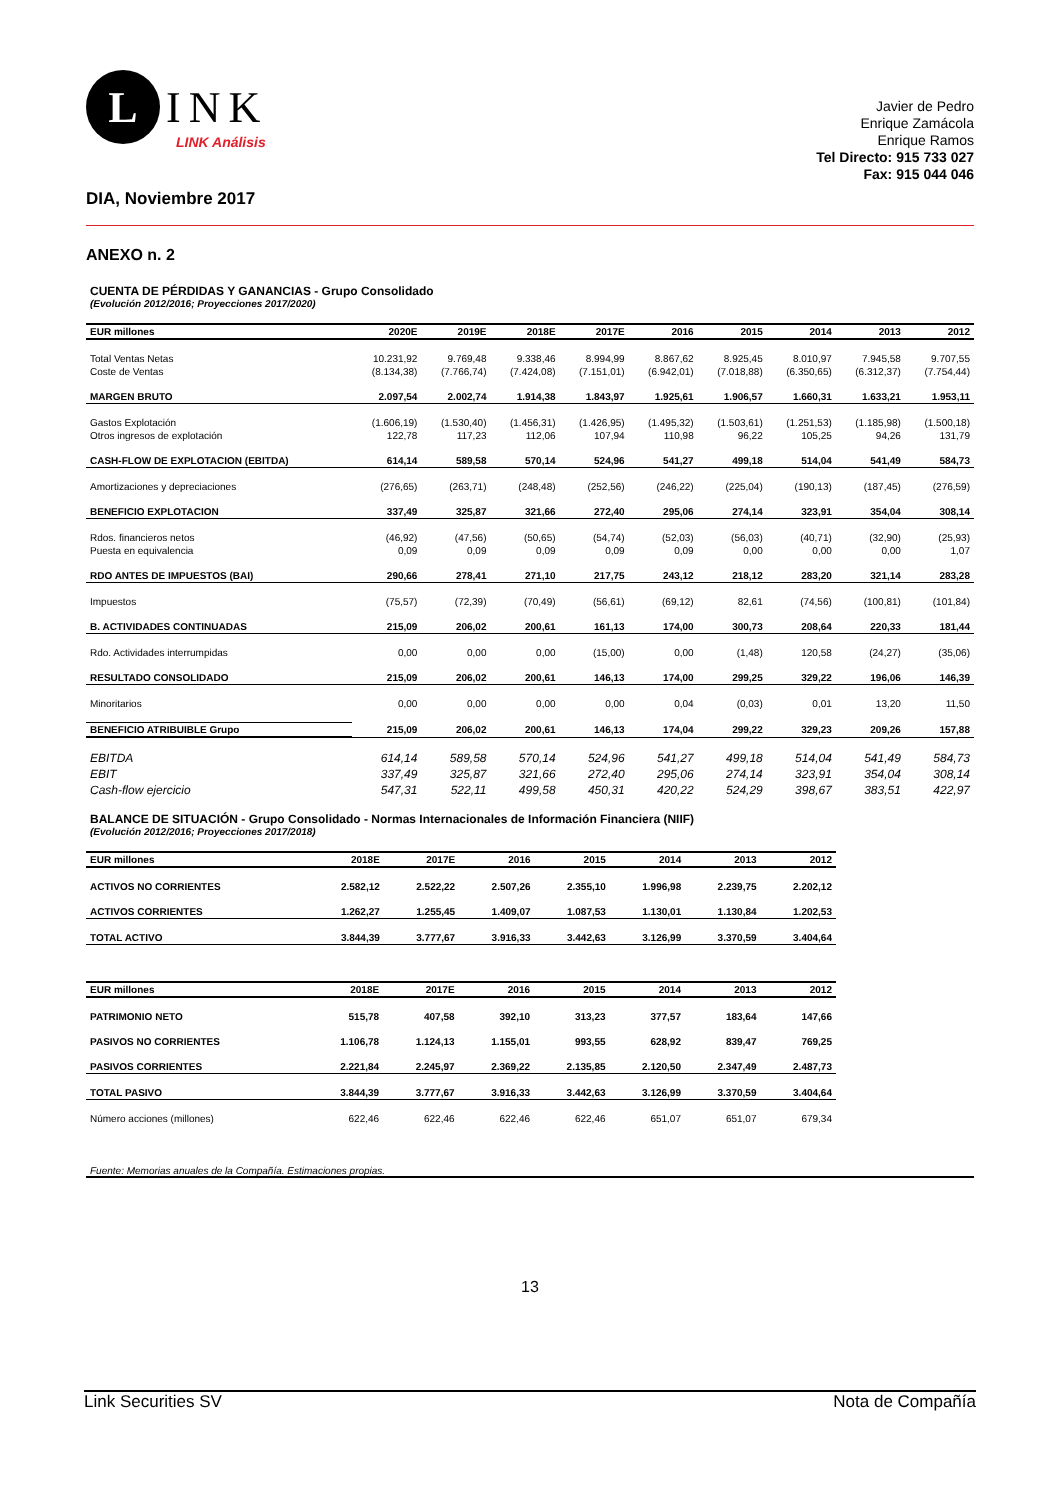L
INK
LINK Análisis
Javier de Pedro
Enrique Zamácola
Enrique Ramos
Tel Directo: 915 733 027
Fax: 915 044 046
DIA, Noviembre 2017
ANEXO n. 2
CUENTA DE PÉRDIDAS Y GANANCIAS - Grupo Consolidado
(Evolución 2012/2016; Proyecciones 2017/2020)
| EUR millones | 2020E | 2019E | 2018E | 2017E | 2016 | 2015 | 2014 | 2013 | 2012 |
| --- | --- | --- | --- | --- | --- | --- | --- | --- | --- |
| Total Ventas Netas | 10.231,92 | 9.769,48 | 9.338,46 | 8.994,99 | 8.867,62 | 8.925,45 | 8.010,97 | 7.945,58 | 9.707,55 |
| Coste de Ventas | (8.134,38) | (7.766,74) | (7.424,08) | (7.151,01) | (6.942,01) | (7.018,88) | (6.350,65) | (6.312,37) | (7.754,44) |
| MARGEN BRUTO | 2.097,54 | 2.002,74 | 1.914,38 | 1.843,97 | 1.925,61 | 1.906,57 | 1.660,31 | 1.633,21 | 1.953,11 |
| Gastos Explotación | (1.606,19) | (1.530,40) | (1.456,31) | (1.426,95) | (1.495,32) | (1.503,61) | (1.251,53) | (1.185,98) | (1.500,18) |
| Otros ingresos de explotación | 122,78 | 117,23 | 112,06 | 107,94 | 110,98 | 96,22 | 105,25 | 94,26 | 131,79 |
| CASH-FLOW DE EXPLOTACION (EBITDA) | 614,14 | 589,58 | 570,14 | 524,96 | 541,27 | 499,18 | 514,04 | 541,49 | 584,73 |
| Amortizaciones y depreciaciones | (276,65) | (263,71) | (248,48) | (252,56) | (246,22) | (225,04) | (190,13) | (187,45) | (276,59) |
| BENEFICIO EXPLOTACION | 337,49 | 325,87 | 321,66 | 272,40 | 295,06 | 274,14 | 323,91 | 354,04 | 308,14 |
| Rdos. financieros netos | (46,92) | (47,56) | (50,65) | (54,74) | (52,03) | (56,03) | (40,71) | (32,90) | (25,93) |
| Puesta en equivalencia | 0,09 | 0,09 | 0,09 | 0,09 | 0,09 | 0,00 | 0,00 | 0,00 | 1,07 |
| RDO ANTES DE IMPUESTOS (BAI) | 290,66 | 278,41 | 271,10 | 217,75 | 243,12 | 218,12 | 283,20 | 321,14 | 283,28 |
| Impuestos | (75,57) | (72,39) | (70,49) | (56,61) | (69,12) | 82,61 | (74,56) | (100,81) | (101,84) |
| B. ACTIVIDADES CONTINUADAS | 215,09 | 206,02 | 200,61 | 161,13 | 174,00 | 300,73 | 208,64 | 220,33 | 181,44 |
| Rdo. Actividades interrumpidas | 0,00 | 0,00 | 0,00 | (15,00) | 0,00 | (1,48) | 120,58 | (24,27) | (35,06) |
| RESULTADO CONSOLIDADO | 215,09 | 206,02 | 200,61 | 146,13 | 174,00 | 299,25 | 329,22 | 196,06 | 146,39 |
| Minoritarios | 0,00 | 0,00 | 0,00 | 0,00 | 0,04 | (0,03) | 0,01 | 13,20 | 11,50 |
| BENEFICIO ATRIBUIBLE Grupo | 215,09 | 206,02 | 200,61 | 146,13 | 174,04 | 299,22 | 329,23 | 209,26 | 157,88 |
| EBITDA | 614,14 | 589,58 | 570,14 | 524,96 | 541,27 | 499,18 | 514,04 | 541,49 | 584,73 |
| EBIT | 337,49 | 325,87 | 321,66 | 272,40 | 295,06 | 274,14 | 323,91 | 354,04 | 308,14 |
| Cash-flow ejercicio | 547,31 | 522,11 | 499,58 | 450,31 | 420,22 | 524,29 | 398,67 | 383,51 | 422,97 |
BALANCE DE SITUACIÓN - Grupo Consolidado - Normas Internacionales de Información Financiera (NIIF)
(Evolución 2012/2016; Proyecciones 2017/2018)
| EUR millones | 2018E | 2017E | 2016 | 2015 | 2014 | 2013 | 2012 |
| --- | --- | --- | --- | --- | --- | --- | --- |
| ACTIVOS NO CORRIENTES | 2.582,12 | 2.522,22 | 2.507,26 | 2.355,10 | 1.996,98 | 2.239,75 | 2.202,12 |
| ACTIVOS CORRIENTES | 1.262,27 | 1.255,45 | 1.409,07 | 1.087,53 | 1.130,01 | 1.130,84 | 1.202,53 |
| TOTAL ACTIVO | 3.844,39 | 3.777,67 | 3.916,33 | 3.442,63 | 3.126,99 | 3.370,59 | 3.404,64 |
| EUR millones | 2018E | 2017E | 2016 | 2015 | 2014 | 2013 | 2012 |
| --- | --- | --- | --- | --- | --- | --- | --- |
| PATRIMONIO NETO | 515,78 | 407,58 | 392,10 | 313,23 | 377,57 | 183,64 | 147,66 |
| PASIVOS NO CORRIENTES | 1.106,78 | 1.124,13 | 1.155,01 | 993,55 | 628,92 | 839,47 | 769,25 |
| PASIVOS CORRIENTES | 2.221,84 | 2.245,97 | 2.369,22 | 2.135,85 | 2.120,50 | 2.347,49 | 2.487,73 |
| TOTAL PASIVO | 3.844,39 | 3.777,67 | 3.916,33 | 3.442,63 | 3.126,99 | 3.370,59 | 3.404,64 |
| Número acciones (millones) | 622,46 | 622,46 | 622,46 | 622,46 | 651,07 | 651,07 | 679,34 |
Fuente: Memorias anuales de la Compañía. Estimaciones propias.
13
Link Securities SV Nota de Compañía